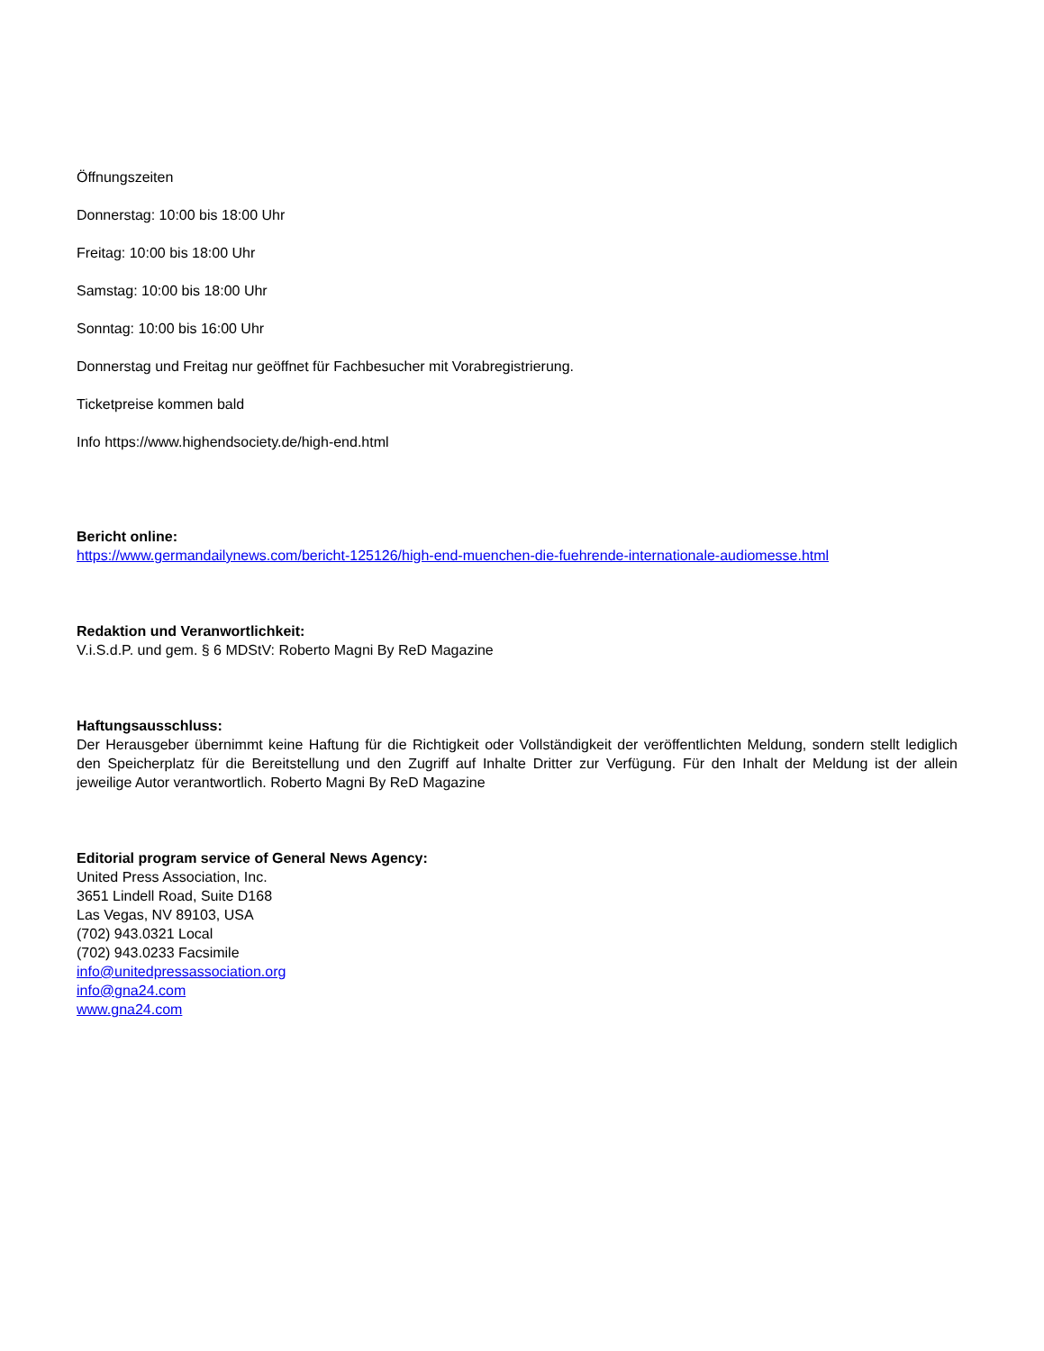Öffnungszeiten
Donnerstag: 10:00 bis 18:00 Uhr
Freitag: 10:00 bis 18:00 Uhr
Samstag: 10:00 bis 18:00 Uhr
Sonntag: 10:00 bis 16:00 Uhr
Donnerstag und Freitag nur geöffnet für Fachbesucher mit Vorabregistrierung.
Ticketpreise kommen bald
Info https://www.highendsociety.de/high-end.html
Bericht online:
https://www.germandailynews.com/bericht-125126/high-end-muenchen-die-fuehrende-internationale-audiomesse.html
Redaktion und Veranwortlichkeit:
V.i.S.d.P. und gem. § 6 MDStV: Roberto Magni By ReD Magazine
Haftungsausschluss:
Der Herausgeber übernimmt keine Haftung für die Richtigkeit oder Vollständigkeit der veröffentlichten Meldung, sondern stellt lediglich den Speicherplatz für die Bereitstellung und den Zugriff auf Inhalte Dritter zur Verfügung. Für den Inhalt der Meldung ist der allein jeweilige Autor verantwortlich. Roberto Magni By ReD Magazine
Editorial program service of General News Agency:
United Press Association, Inc.
3651 Lindell Road, Suite D168
Las Vegas, NV 89103, USA
(702) 943.0321 Local
(702) 943.0233 Facsimile
info@unitedpressassociation.org
info@gna24.com
www.gna24.com